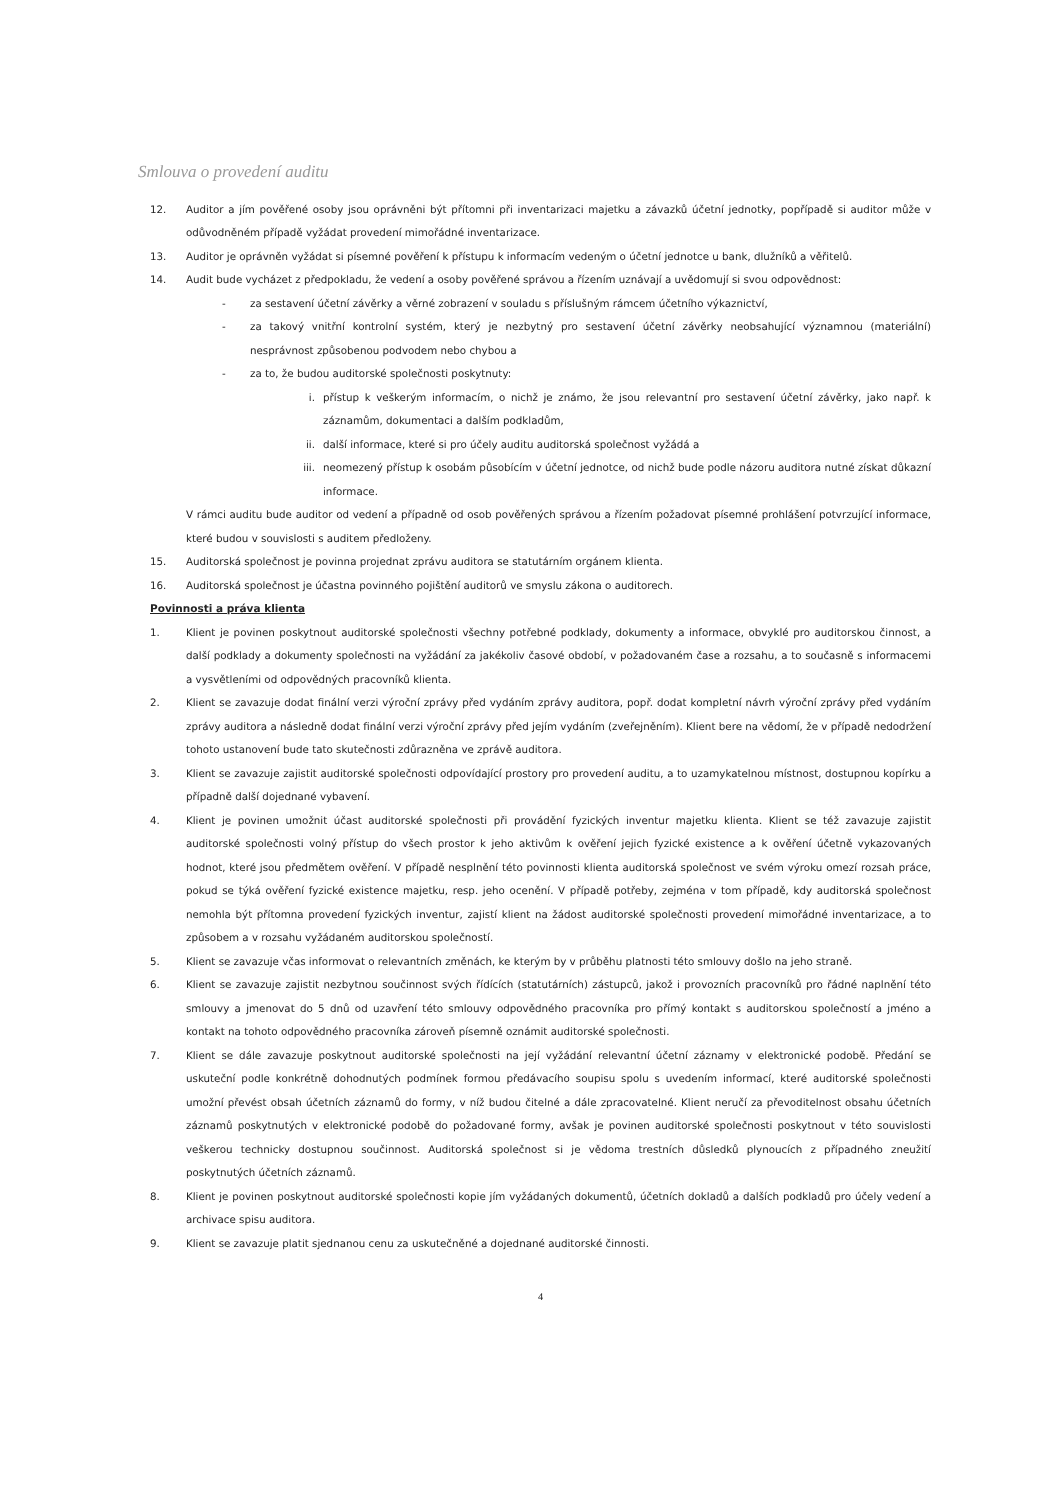Smlouva o provedení auditu
12. Auditor a jím pověřené osoby jsou oprávněni být přítomni při inventarizaci majetku a závazků účetní jednotky, popřípadě si auditor může v odůvodněném případě vyžádat provedení mimořádné inventarizace.
13. Auditor je oprávněn vyžádat si písemné pověření k přístupu k informacím vedeným o účetní jednotce u bank, dlužníků a věřitelů.
14. Audit bude vycházet z předpokladu, že vedení a osoby pověřené správou a řízením uznávají a uvědomují si svou odpovědnost:
- za sestavení účetní závěrky a věrné zobrazení v souladu s příslušným rámcem účetního výkaznictví,
- za takový vnitřní kontrolní systém, který je nezbytný pro sestavení účetní závěrky neobsahující významnou (materiální) nesprávnost způsobenou podvodem nebo chybou a
- za to, že budou auditorské společnosti poskytnuty:
i. přístup k veškerým informacím, o nichž je známo, že jsou relevantní pro sestavení účetní závěrky, jako např. k záznamům, dokumentaci a dalším podkladům,
ii. další informace, které si pro účely auditu auditorská společnost vyžádá a
iii. neomezený přístup k osobám působícím v účetní jednotce, od nichž bude podle názoru auditora nutné získat důkazní informace.
V rámci auditu bude auditor od vedení a případně od osob pověřených správou a řízením požadovat písemné prohlášení potvrzující informace, které budou v souvislosti s auditem předloženy.
15. Auditorská společnost je povinna projednat zprávu auditora se statutárním orgánem klienta.
16. Auditorská společnost je účastna povinného pojištění auditorů ve smyslu zákona o auditorech.
Povinnosti a práva klienta
1. Klient je povinen poskytnout auditorské společnosti všechny potřebné podklady, dokumenty a informace, obvyklé pro auditorskou činnost, a další podklady a dokumenty společnosti na vyžádání za jakékoliv časové období, v požadovaném čase a rozsahu, a to současně s informacemi a vysvětleními od odpovědných pracovníků klienta.
2. Klient se zavazuje dodat finální verzi výroční zprávy před vydáním zprávy auditora, popř. dodat kompletní návrh výroční zprávy před vydáním zprávy auditora a následně dodat finální verzi výroční zprávy před jejím vydáním (zveřejněním). Klient bere na vědomí, že v případě nedodržení tohoto ustanovení bude tato skutečnosti zdůrazněna ve zprávě auditora.
3. Klient se zavazuje zajistit auditorské společnosti odpovídající prostory pro provedení auditu, a to uzamykatelnou místnost, dostupnou kopírku a případně další dojednané vybavení.
4. Klient je povinen umožnit účast auditorské společnosti při provádění fyzických inventur majetku klienta. Klient se též zavazuje zajistit auditorské společnosti volný přístup do všech prostor k jeho aktivům k ověření jejich fyzické existence a k ověření účetně vykazovaných hodnot, které jsou předmětem ověření. V případě nesplnění této povinnosti klienta auditorská společnost ve svém výroku omezí rozsah práce, pokud se týká ověření fyzické existence majetku, resp. jeho ocenění. V případě potřeby, zejména v tom případě, kdy auditorská společnost nemohla být přítomna provedení fyzických inventur, zajistí klient na žádost auditorské společnosti provedení mimořádné inventarizace, a to způsobem a v rozsahu vyžádaném auditorskou společností.
5. Klient se zavazuje včas informovat o relevantních změnách, ke kterým by v průběhu platnosti této smlouvy došlo na jeho straně.
6. Klient se zavazuje zajistit nezbytnou součinnost svých řídících (statutárních) zástupců, jakož i provozních pracovníků pro řádné naplnění této smlouvy a jmenovat do 5 dnů od uzavření této smlouvy odpovědného pracovníka pro přímý kontakt s auditorskou společností a jméno a kontakt na tohoto odpovědného pracovníka zároveň písemně oznámit auditorské společnosti.
7. Klient se dále zavazuje poskytnout auditorské společnosti na její vyžádání relevantní účetní záznamy v elektronické podobě. Předání se uskuteční podle konkrétně dohodnutých podmínek formou předávacího soupisu spolu s uvedením informací, které auditorské společnosti umožní převést obsah účetních záznamů do formy, v níž budou čitelné a dále zpracovatelné. Klient neručí za převoditelnost obsahu účetních záznamů poskytnutých v elektronické podobě do požadované formy, avšak je povinen auditorské společnosti poskytnout v této souvislosti veškerou technicky dostupnou součinnost. Auditorská společnost si je vědoma trestních důsledků plynoucích z případného zneužití poskytnutých účetních záznamů.
8. Klient je povinen poskytnout auditorské společnosti kopie jím vyžádaných dokumentů, účetních dokladů a dalších podkladů pro účely vedení a archivace spisu auditora.
9. Klient se zavazuje platit sjednanou cenu za uskutečněné a dojednané auditorské činnosti.
4